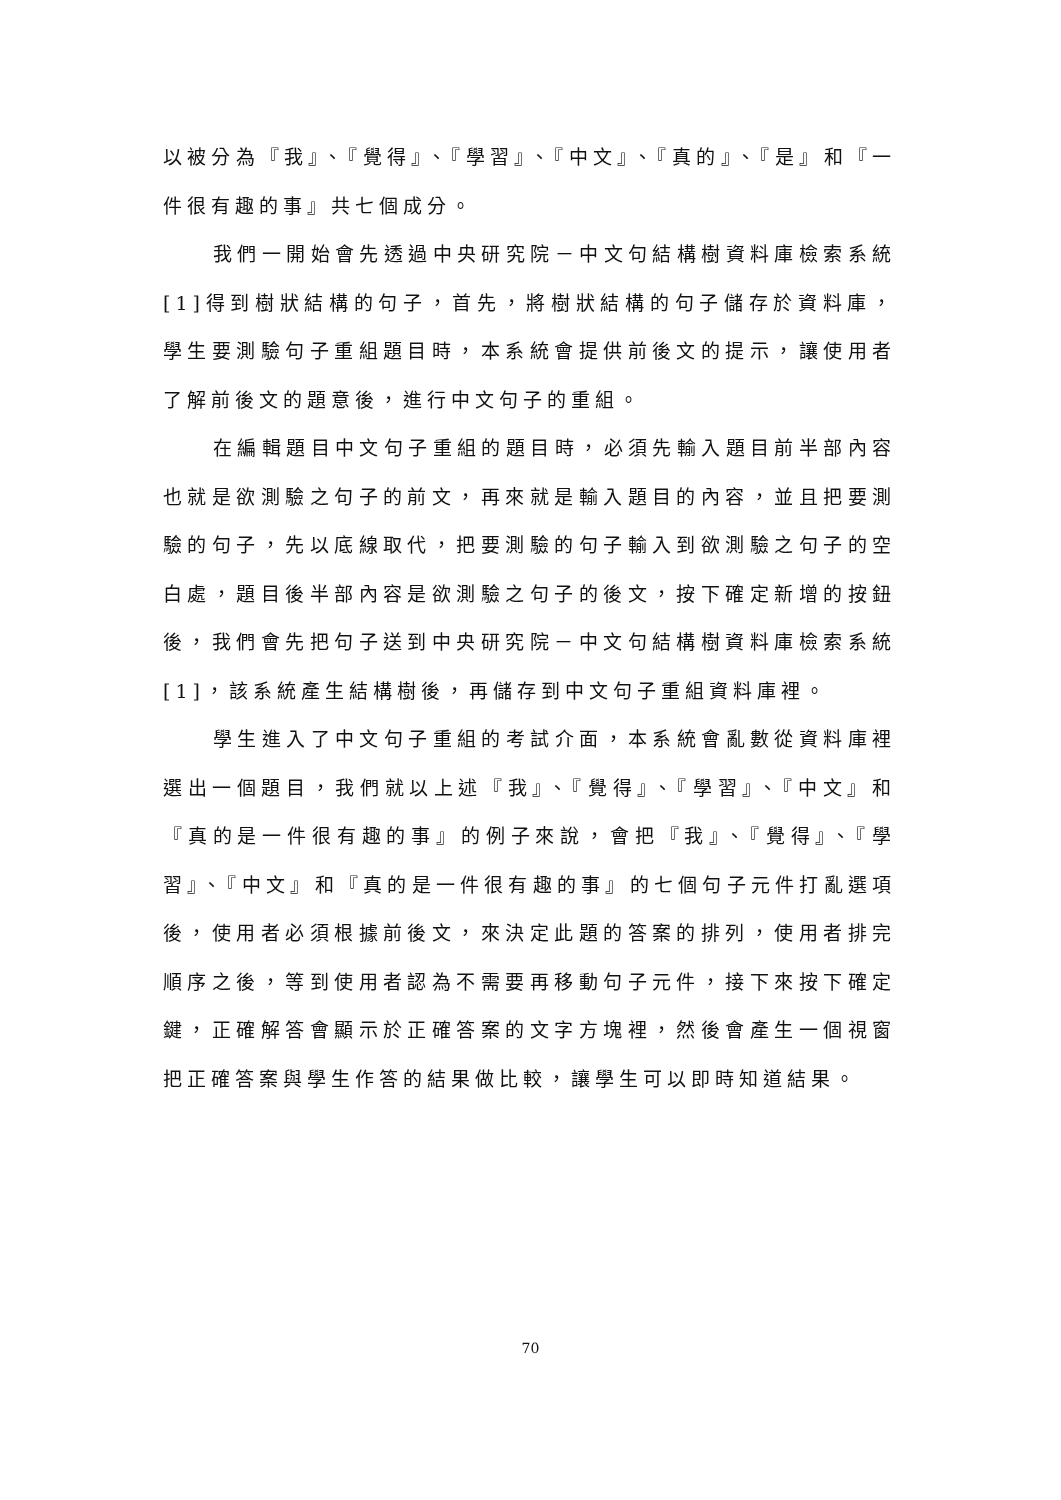以被分為『我』、『覺得』、『學習』、『中文』、『真的』、『是』和『一件很有趣的事』共七個成分。
我們一開始會先透過中央研究院－中文句結構樹資料庫檢索系統[1]得到樹狀結構的句子，首先，將樹狀結構的句子儲存於資料庫，學生要測驗句子重組題目時，本系統會提供前後文的提示，讓使用者了解前後文的題意後，進行中文句子的重組。
在編輯題目中文句子重組的題目時，必須先輸入題目前半部內容也就是欲測驗之句子的前文，再來就是輸入題目的內容，並且把要測驗的句子，先以底線取代，把要測驗的句子輸入到欲測驗之句子的空白處，題目後半部內容是欲測驗之句子的後文，按下確定新增的按鈕後，我們會先把句子送到中央研究院－中文句結構樹資料庫檢索系統[1]，該系統產生結構樹後，再儲存到中文句子重組資料庫裡。
學生進入了中文句子重組的考試介面，本系統會亂數從資料庫裡選出一個題目，我們就以上述『我』、『覺得』、『學習』、『中文』和『真的是一件很有趣的事』的例子來說，會把『我』、『覺得』、『學習』、『中文』和『真的是一件很有趣的事』的七個句子元件打亂選項後，使用者必須根據前後文，來決定此題的答案的排列，使用者排完順序之後，等到使用者認為不需要再移動句子元件，接下來按下確定鍵，正確解答會顯示於正確答案的文字方塊裡，然後會產生一個視窗把正確答案與學生作答的結果做比較，讓學生可以即時知道結果。
70